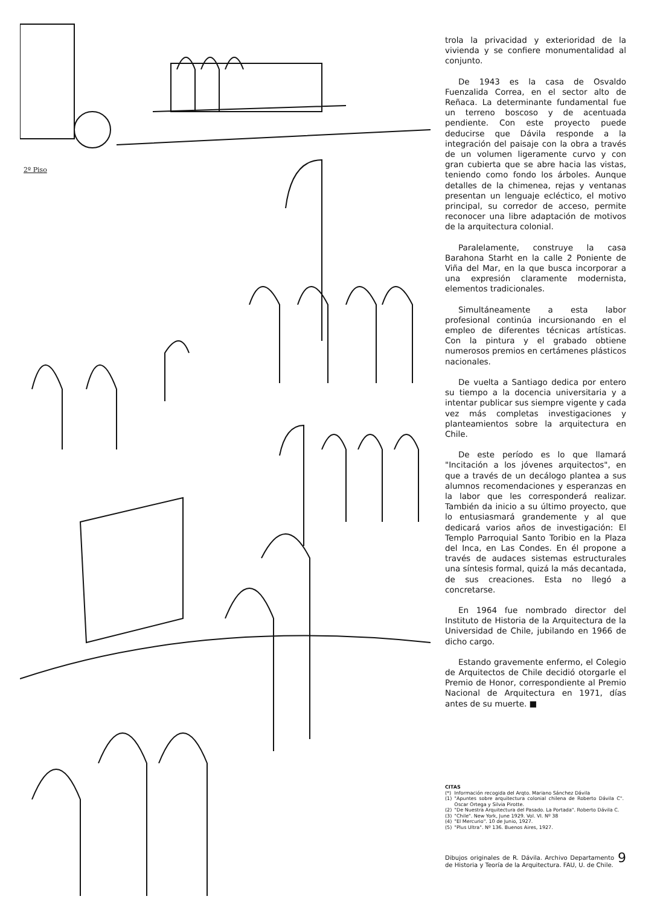2º Piso
trola la privacidad y exterioridad de la vivienda y se confiere monumentalidad al conjunto.
De 1943 es la casa de Osvaldo Fuenzalida Correa, en el sector alto de Reñaca. La determinante fundamental fue un terreno boscoso y de acentuada pendiente. Con este proyecto puede deducirse que Dávila responde a la integración del paisaje con la obra a través de un volumen ligeramente curvo y con gran cubierta que se abre hacia las vistas, teniendo como fondo los árboles. Aunque detalles de la chimenea, rejas y ventanas presentan un lenguaje ecléctico, el motivo principal, su corredor de acceso, permite reconocer una libre adaptación de motivos de la arquitectura colonial.
Paralelamente, construye la casa Barahona Starht en la calle 2 Poniente de Viña del Mar, en la que busca incorporar a una expresión claramente modernista, elementos tradicionales.
Simultáneamente a esta labor profesional continúa incursionando en el empleo de diferentes técnicas artísticas. Con la pintura y el grabado obtiene numerosos premios en certámenes plásticos nacionales.
De vuelta a Santiago dedica por entero su tiempo a la docencia universitaria y a intentar publicar sus siempre vigente y cada vez más completas investigaciones y planteamientos sobre la arquitectura en Chile.
De este período es lo que llamará "Incitación a los jóvenes arquitectos", en que a través de un decálogo plantea a sus alumnos recomendaciones y esperanzas en la labor que les corresponderá realizar. También da inicio a su último proyecto, que lo entusiasmará grandemente y al que dedicará varios años de investigación: El Templo Parroquial Santo Toribio en la Plaza del Inca, en Las Condes. En él propone a través de audaces sistemas estructurales una síntesis formal, quizá la más decantada, de sus creaciones. Esta no llegó a concretarse.
En 1964 fue nombrado director del Instituto de Historia de la Arquitectura de la Universidad de Chile, jubilando en 1966 de dicho cargo.
Estando gravemente enfermo, el Colegio de Arquitectos de Chile decidió otorgarle el Premio de Honor, correspondiente al Premio Nacional de Arquitectura en 1971, días antes de su muerte. ■
CITAS
| (*) | Información recogida del Arqto. Mariano Sánchez Dávila |
| (1) | "Apuntes sobre arquitectura colonial chilena de Roberto Dávila C". Oscar Ortega y Silvia Pirotte. |
| (2) | "De Nuestra Arquitectura del Pasado. La Portada". Roberto Dávila C. |
| (3) | "Chile". New York, June 1929. Vol. VI. Nº 38 |
| (4) | "El Mercurio". 10 de Junio, 1927. |
| (5) | "Plus Ultra". Nº 136. Buenos Aires, 1927. |
Dibujos originales de R. Dávila. Archivo Departamento de Historia y Teoría de la Arquitectura. FAU, U. de Chile.
9